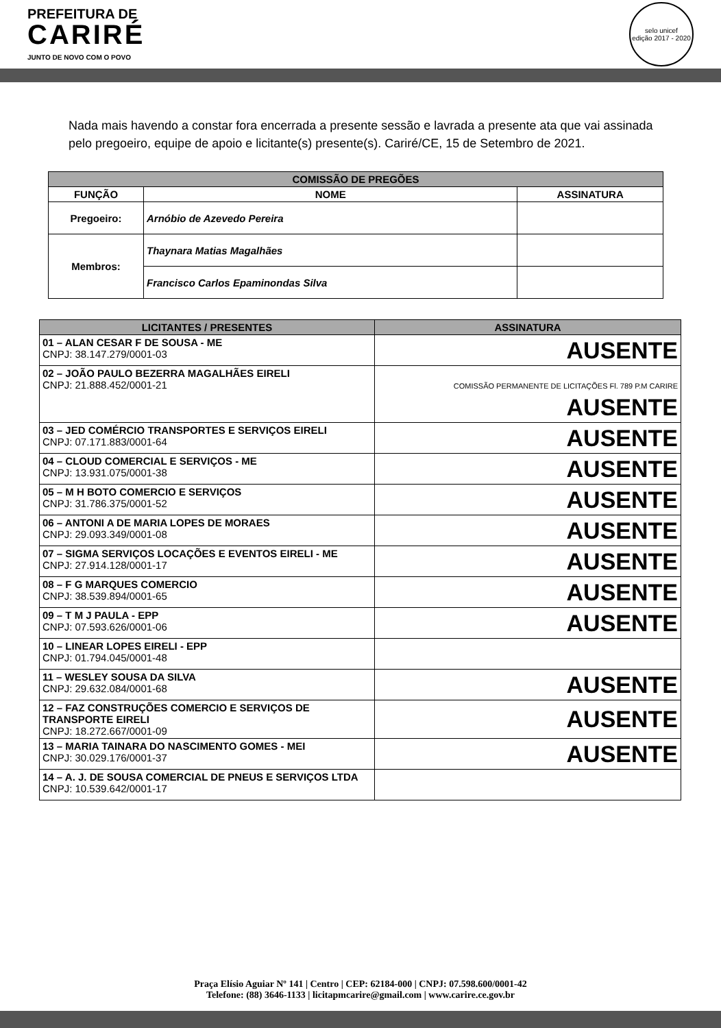PREFEITURA DE
CARIRÉ
JUNTO DE NOVO COM O POVO
selo unicef
edição 2017 - 2020
Nada mais havendo a constar fora encerrada a presente sessão e lavrada a presente ata que vai assinada pelo pregoeiro, equipe de apoio e licitante(s) presente(s). Cariré/CE, 15 de Setembro de 2021.
| COMISSÃO DE PREGÕES | | |
| --- | --- | --- |
| FUNÇÃO | NOME | ASSINATURA |
| Pregoeiro: | Arnóbio de Azevedo Pereira | |
| Membros: | Thaynara Matias Magalhães | |
| | Francisco Carlos Epaminondas Silva | |
| LICITANTES / PRESENTES | ASSINATURA |
| --- | --- |
| 01 – ALAN CESAR F DE SOUSA - ME CNPJ: 38.147.279/0001-03 | AUSENTE |
| 02 – JOÃO PAULO BEZERRA MAGALHÃES EIRELI CNPJ: 21.888.452/0001-21 | COMISSÃO PERMANENTE DE LICITAÇÕES Fl. 789 P.M CARIRE AUSENTE |
| 03 – JED COMÉRCIO TRANSPORTES E SERVIÇOS EIRELI CNPJ: 07.171.883/0001-64 | AUSENTE |
| 04 – CLOUD COMERCIAL E SERVIÇOS - ME CNPJ: 13.931.075/0001-38 | AUSENTE |
| 05 – M H BOTO COMERCIO E SERVIÇOS CNPJ: 31.786.375/0001-52 | AUSENTE |
| 06 – ANTONI A DE MARIA LOPES DE MORAES CNPJ: 29.093.349/0001-08 | AUSENTE |
| 07 – SIGMA SERVIÇOS LOCAÇÕES E EVENTOS EIRELI - ME CNPJ: 27.914.128/0001-17 | AUSENTE |
| 08 – F G MARQUES COMERCIO CNPJ: 38.539.894/0001-65 | AUSENTE |
| 09 – T M J PAULA - EPP CNPJ: 07.593.626/0001-06 | AUSENTE |
| 10 – LINEAR LOPES EIRELI - EPP CNPJ: 01.794.045/0001-48 | |
| 11 – WESLEY SOUSA DA SILVA CNPJ: 29.632.084/0001-68 | AUSENTE |
| 12 – FAZ CONSTRUÇÕES COMERCIO E SERVIÇOS DE TRANSPORTE EIRELI CNPJ: 18.272.667/0001-09 | AUSENTE |
| 13 – MARIA TAINARA DO NASCIMENTO GOMES - MEI CNPJ: 30.029.176/0001-37 | AUSENTE |
| 14 – A. J. DE SOUSA COMERCIAL DE PNEUS E SERVIÇOS LTDA CNPJ: 10.539.642/0001-17 | |
Praça Elísio Aguiar Nº 141 | Centro | CEP: 62184-000 | CNPJ: 07.598.600/0001-42
Telefone: (88) 3646-1133 | licitapmcarire@gmail.com | www.carire.ce.gov.br